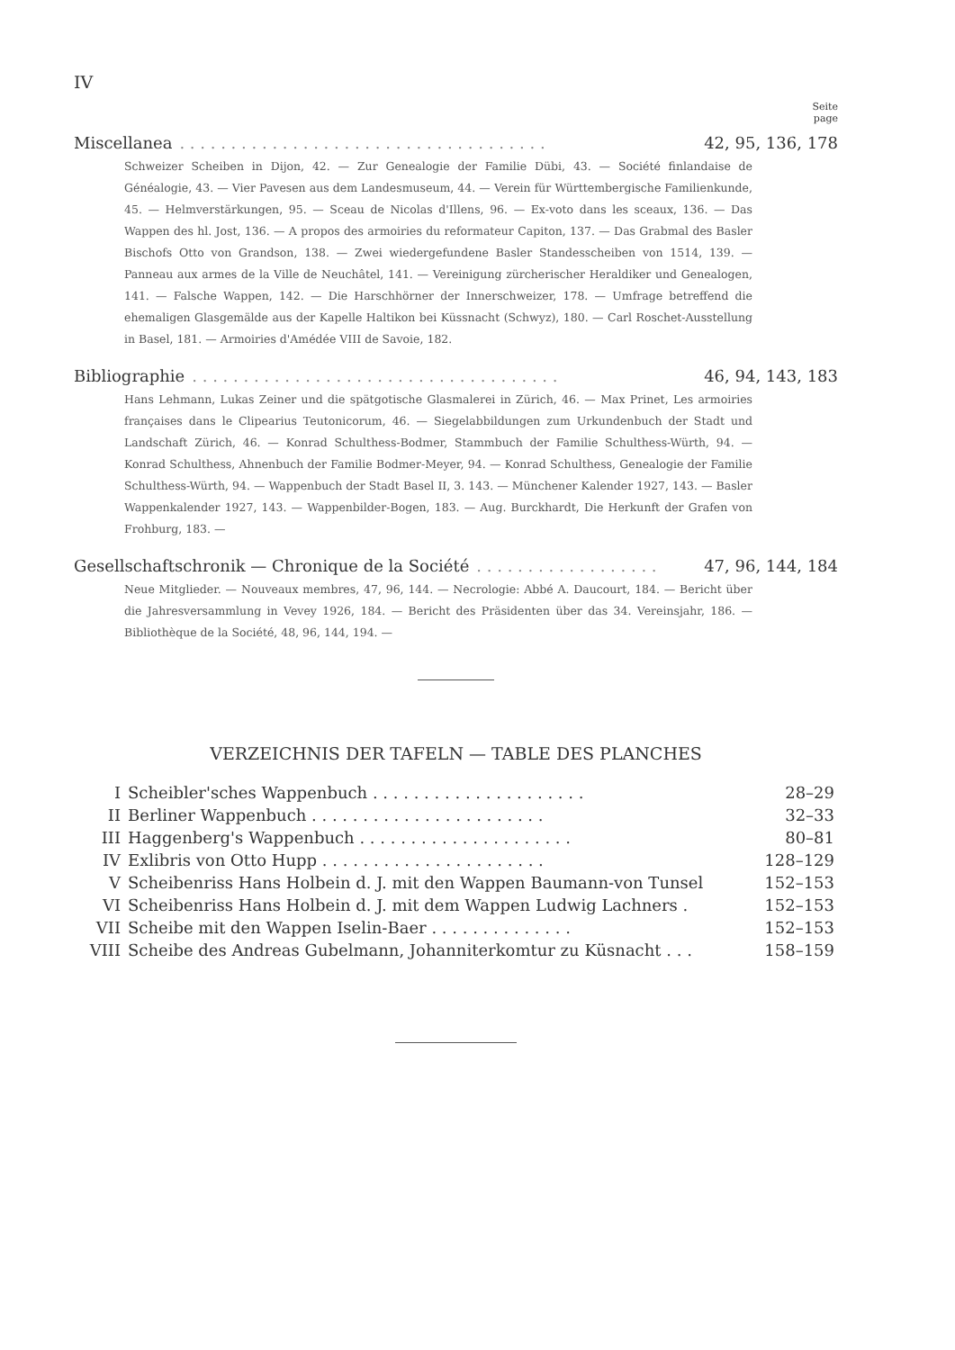IV
Seite
page
Miscellanea. . . . . . . . . . . . . . . . . . . . . . . . . . . . . . . . . . . . 42, 95, 136, 178
Schweizer Scheiben in Dijon, 42. — Zur Genealogie der Familie Dübi, 43. — Société finlandaise de Généalogie, 43. — Vier Pavesen aus dem Landesmuseum, 44. — Verein für Württembergische Familienkunde, 45. — Helmverstärkungen, 95. — Sceau de Nicolas d'Illens, 96. — Ex-voto dans les sceaux, 136. — Das Wappen des hl. Jost, 136. — A propos des armoiries du reformateur Capiton, 137. — Das Grabmal des Basler Bischofs Otto von Grandson, 138. — Zwei wiedergefundene Basler Standesscheiben von 1514, 139. — Panneau aux armes de la Ville de Neuchâtel, 141. — Vereinigung zürcherischer Heraldiker und Genealogen, 141. — Falsche Wappen, 142. — Die Harschhörner der Innerschweizer, 178. — Umfrage betreffend die ehemaligen Glasgemälde aus der Kapelle Haltikon bei Küssnacht (Schwyz), 180. — Carl Roschet-Ausstellung in Basel, 181. — Armoiries d'Amédée VIII de Savoie, 182.
Bibliographie. . . . . . . . . . . . . . . . . . . . . . . . . . . . . . . . . . . . 46, 94, 143, 183
Hans Lehmann, Lukas Zeiner und die spätgotische Glasmalerei in Zürich, 46. — Max Prinet, Les armoiries françaises dans le Clipearius Teutonicorum, 46. — Siegelabbildungen zum Urkundenbuch der Stadt und Landschaft Zürich, 46. — Konrad Schulthess-Bodmer, Stammbuch der Familie Schulthess-Würth, 94. — Konrad Schulthess, Ahnenbuch der Familie Bodmer-Meyer, 94. — Konrad Schulthess, Genealogie der Familie Schulthess-Würth, 94. — Wappenbuch der Stadt Basel II, 3. 143. — Münchener Kalender 1927, 143. — Basler Wappenkalender 1927, 143. — Wappenbilder-Bogen, 183. — Aug. Burckhardt, Die Herkunft der Grafen von Frohburg, 183. —
Gesellschaftschronik — Chronique de la Société. . . . . . . . . . . . . . . . . . 47, 96, 144, 184
Neue Mitglieder. — Nouveaux membres, 47, 96, 144. — Necrologie: Abbé A. Daucourt, 184. — Bericht über die Jahresversammlung in Vevey 1926, 184. — Bericht des Präsidenten über das 34. Vereinsjahr, 186. — Bibliothèque de la Société, 48, 96, 144, 194. —
VERZEICHNIS DER TAFELN — TABLE DES PLANCHES
| I | Scheibler'sches Wappenbuch . . . . . . . . . . . . . . . . . . . . . | 28–29 |
| II | Berliner Wappenbuch . . . . . . . . . . . . . . . . . . . . . . . | 32–33 |
| III | Haggenberg's Wappenbuch . . . . . . . . . . . . . . . . . . . . . | 80–81 |
| IV | Exlibris von Otto Hupp . . . . . . . . . . . . . . . . . . . . . . | 128–129 |
| V | Scheibenriss Hans Holbein d. J. mit den Wappen Baumann-von Tunsel | 152–153 |
| VI | Scheibenriss Hans Holbein d. J. mit dem Wappen Ludwig Lachners . | 152–153 |
| VII | Scheibe mit den Wappen Iselin-Baer . . . . . . . . . . . . . . | 152–153 |
| VIII | Scheibe des Andreas Gubelmann, Johanniterkomtur zu Küsnacht . . . | 158–159 |